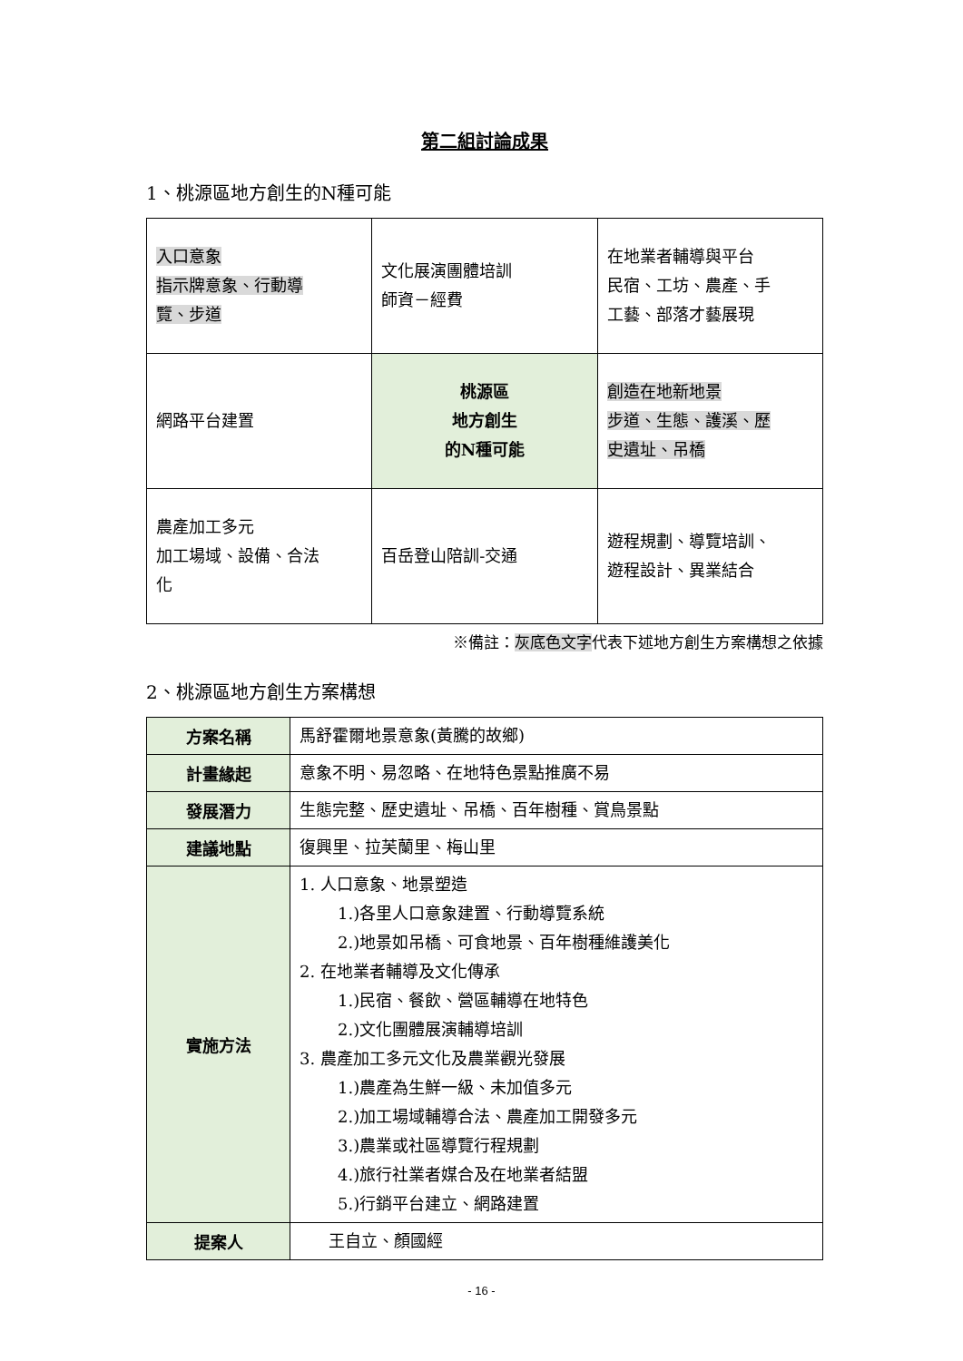第二組討論成果
1、桃源區地方創生的N種可能
| 入口意象 指示牌意象、行動導 覽、步道 | 文化展演團體培訓 師資－經費 | 在地業者輔導與平台 民宿、工坊、農產、手 工藝、部落才藝展現 |
| 網路平台建置 | 桃源區 地方創生 的N種可能 | 創造在地新地景 步道、生態、護溪、歷 史遺址、吊橋 |
| 農產加工多元 加工場域、設備、合法 化 | 百岳登山陪訓-交通 | 遊程規劃、導覽培訓、 遊程設計、異業結合 |
※備註：灰底色文字代表下述地方創生方案構想之依據
2、桃源區地方創生方案構想
| 方案名稱 | 馬舒霍爾地景意象(黃騰的故鄉) |
| 計畫緣起 | 意象不明、易忽略、在地特色景點推廣不易 |
| 發展潛力 | 生態完整、歷史遺址、吊橋、百年樹種、賞鳥景點 |
| 建議地點 | 復興里、拉芙蘭里、梅山里 |
| 實施方法 | 1. 人口意象、地景塑造 1.)各里人口意象建置、行動導覽系統 2.)地景如吊橋、可食地景、百年樹種維護美化 2. 在地業者輔導及文化傳承 1.)民宿、餐飲、營區輔導在地特色 2.)文化團體展演輔導培訓 3. 農產加工多元文化及農業觀光發展 1.)農產為生鮮一級、未加值多元 2.)加工場域輔導合法、農產加工開發多元 3.)農業或社區導覽行程規劃 4.)旅行社業者媒合及在地業者結盟 5.)行銷平台建立、網路建置 |
| 提案人 | 王自立、顏國經 |
- 16 -